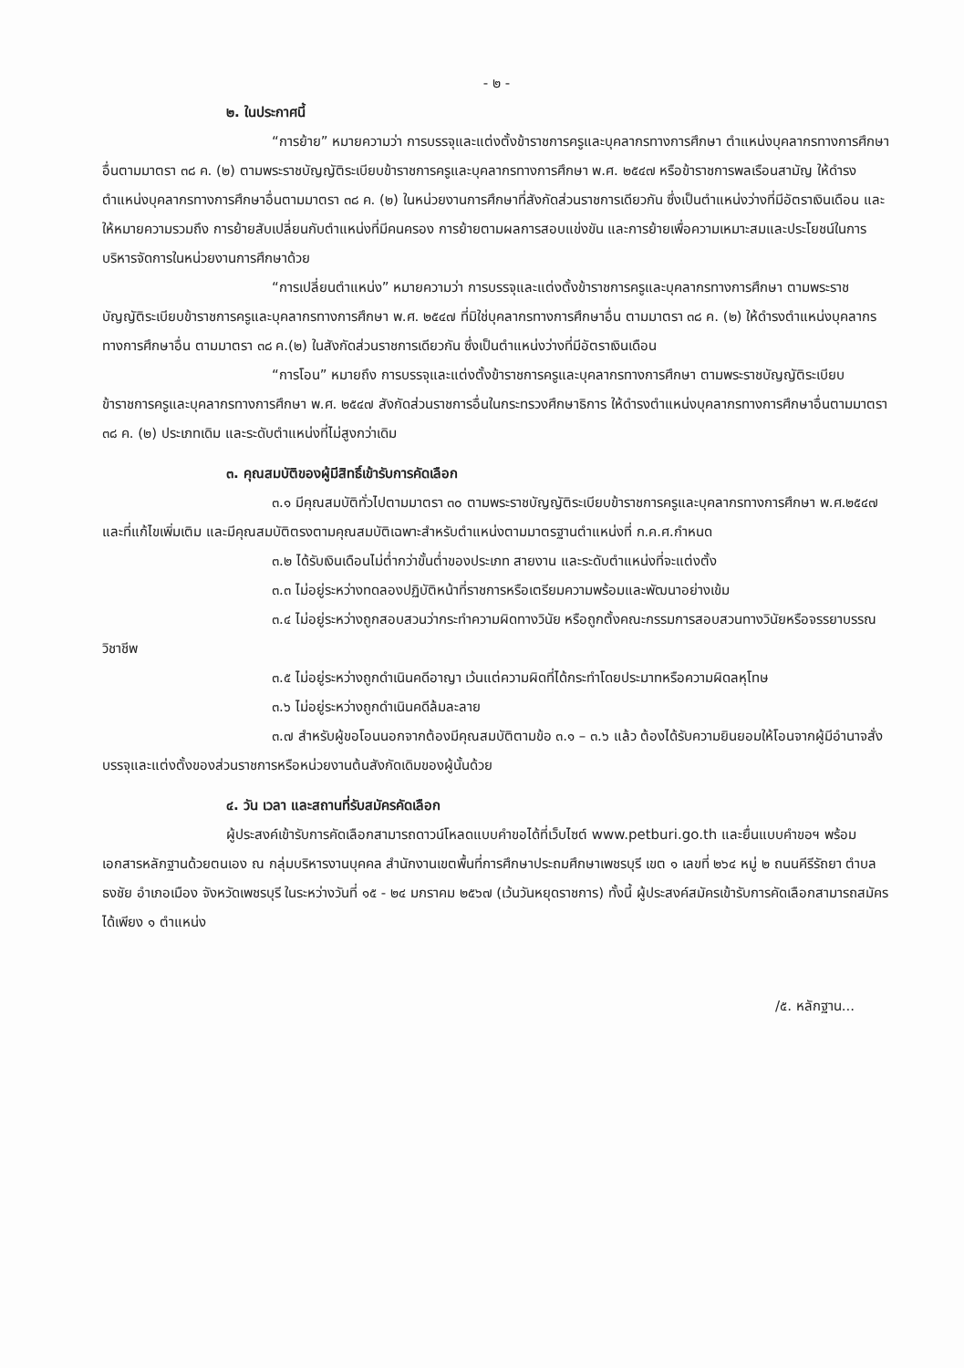- ๒ -
๒. ในประกาศนี้
“การย้าย” หมายความว่า การบรรจุและแต่งตั้งข้าราชการครูและบุคลากรทางการศึกษา ตำแหน่งบุคลากรทางการศึกษาอื่นตามมาตรา ๓๘ ค. (๒) ตามพระราชบัญญัติระเบียบข้าราชการครูและบุคลากรทางการศึกษา พ.ศ. ๒๕๔๗ หรือข้าราชการพลเรือนสามัญ ให้ดำรงตำแหน่งบุคลากรทางการศึกษาอื่นตามมาตรา ๓๘ ค. (๒) ในหน่วยงานการศึกษาที่สังกัดส่วนราชการเดียวกัน ซึ่งเป็นตำแหน่งว่างที่มีอัตราเงินเดือน และให้หมายความรวมถึง การย้ายสับเปลี่ยนกับตำแหน่งที่มีคนครอง การย้ายตามผลการสอบแข่งขัน และการย้ายเพื่อความเหมาะสมและประโยชน์ในการบริหารจัดการในหน่วยงานการศึกษาด้วย
“การเปลี่ยนตำแหน่ง” หมายความว่า การบรรจุและแต่งตั้งข้าราชการครูและบุคลากรทางการศึกษา ตามพระราชบัญญัติระเบียบข้าราชการครูและบุคลากรทางการศึกษา พ.ศ. ๒๕๔๗ ที่มิใช่บุคลากรทางการศึกษาอื่น ตามมาตรา ๓๘ ค. (๒) ให้ดำรงตำแหน่งบุคลากรทางการศึกษาอื่น ตามมาตรา ๓๘ ค.(๒) ในสังกัดส่วนราชการเดียวกัน ซึ่งเป็นตำแหน่งว่างที่มีอัตราเงินเดือน
“การโอน” หมายถึง การบรรจุและแต่งตั้งข้าราชการครูและบุคลากรทางการศึกษา ตามพระราชบัญญัติระเบียบข้าราชการครูและบุคลากรทางการศึกษา พ.ศ. ๒๕๔๗ สังกัดส่วนราชการอื่นในกระทรวงศึกษาธิการ ให้ดำรงตำแหน่งบุคลากรทางการศึกษาอื่นตามมาตรา ๓๘ ค. (๒) ประเภทเดิม และระดับตำแหน่งที่ไม่สูงกว่าเดิม
๓. คุณสมบัติของผู้มีสิทธิ์เข้ารับการคัดเลือก
๓.๑ มีคุณสมบัติทั่วไปตามมาตรา ๓๐ ตามพระราชบัญญัติระเบียบข้าราชการครูและบุคลากรทางการศึกษา พ.ศ.๒๕๔๗ และที่แก้ไขเพิ่มเติม และมีคุณสมบัติตรงตามคุณสมบัติเฉพาะสำหรับตำแหน่งตามมาตรฐานตำแหน่งที่ ก.ค.ศ.กำหนด
๓.๒ ได้รับเงินเดือนไม่ต่ำกว่าขั้นต่ำของประเภท สายงาน และระดับตำแหน่งที่จะแต่งตั้ง
๓.๓ ไม่อยู่ระหว่างทดลองปฏิบัติหน้าที่ราชการหรือเตรียมความพร้อมและพัฒนาอย่างเข้ม
๓.๔ ไม่อยู่ระหว่างถูกสอบสวนว่ากระทำความผิดทางวินัย หรือถูกตั้งคณะกรรมการสอบสวนทางวินัยหรือจรรยาบรรณวิชาชีพ
๓.๕ ไม่อยู่ระหว่างถูกดำเนินคดีอาญา เว้นแต่ความผิดที่ได้กระทำโดยประมาทหรือความผิดลหุโทษ
๓.๖ ไม่อยู่ระหว่างถูกดำเนินคดีล้มละลาย
๓.๗ สำหรับผู้ขอโอนนอกจากต้องมีคุณสมบัติตามข้อ ๓.๑ – ๓.๖ แล้ว ต้องได้รับความยินยอมให้โอนจากผู้มีอำนาจสั่งบรรจุและแต่งตั้งของส่วนราชการหรือหน่วยงานต้นสังกัดเดิมของผู้นั้นด้วย
๔. วัน เวลา และสถานที่รับสมัครคัดเลือก
ผู้ประสงค์เข้ารับการคัดเลือกสามารถดาวน์โหลดแบบคำขอได้ที่เว็บไซต์ www.petburi.go.th และยื่นแบบคำขอฯ พร้อมเอกสารหลักฐานด้วยตนเอง ณ กลุ่มบริหารงานบุคคล สำนักงานเขตพื้นที่การศึกษาประถมศึกษาเพชรบุรี เขต ๑ เลขที่ ๒๖๔ หมู่ ๒ ถนนคีรีรัถยา ตำบลธงชัย อำเภอเมือง จังหวัดเพชรบุรี ในระหว่างวันที่ ๑๕ - ๒๔ มกราคม ๒๕๖๗ (เว้นวันหยุดราชการ) ทั้งนี้ ผู้ประสงค์สมัครเข้ารับการคัดเลือกสามารถสมัครได้เพียง ๑ ตำแหน่ง
/๕. หลักฐาน...